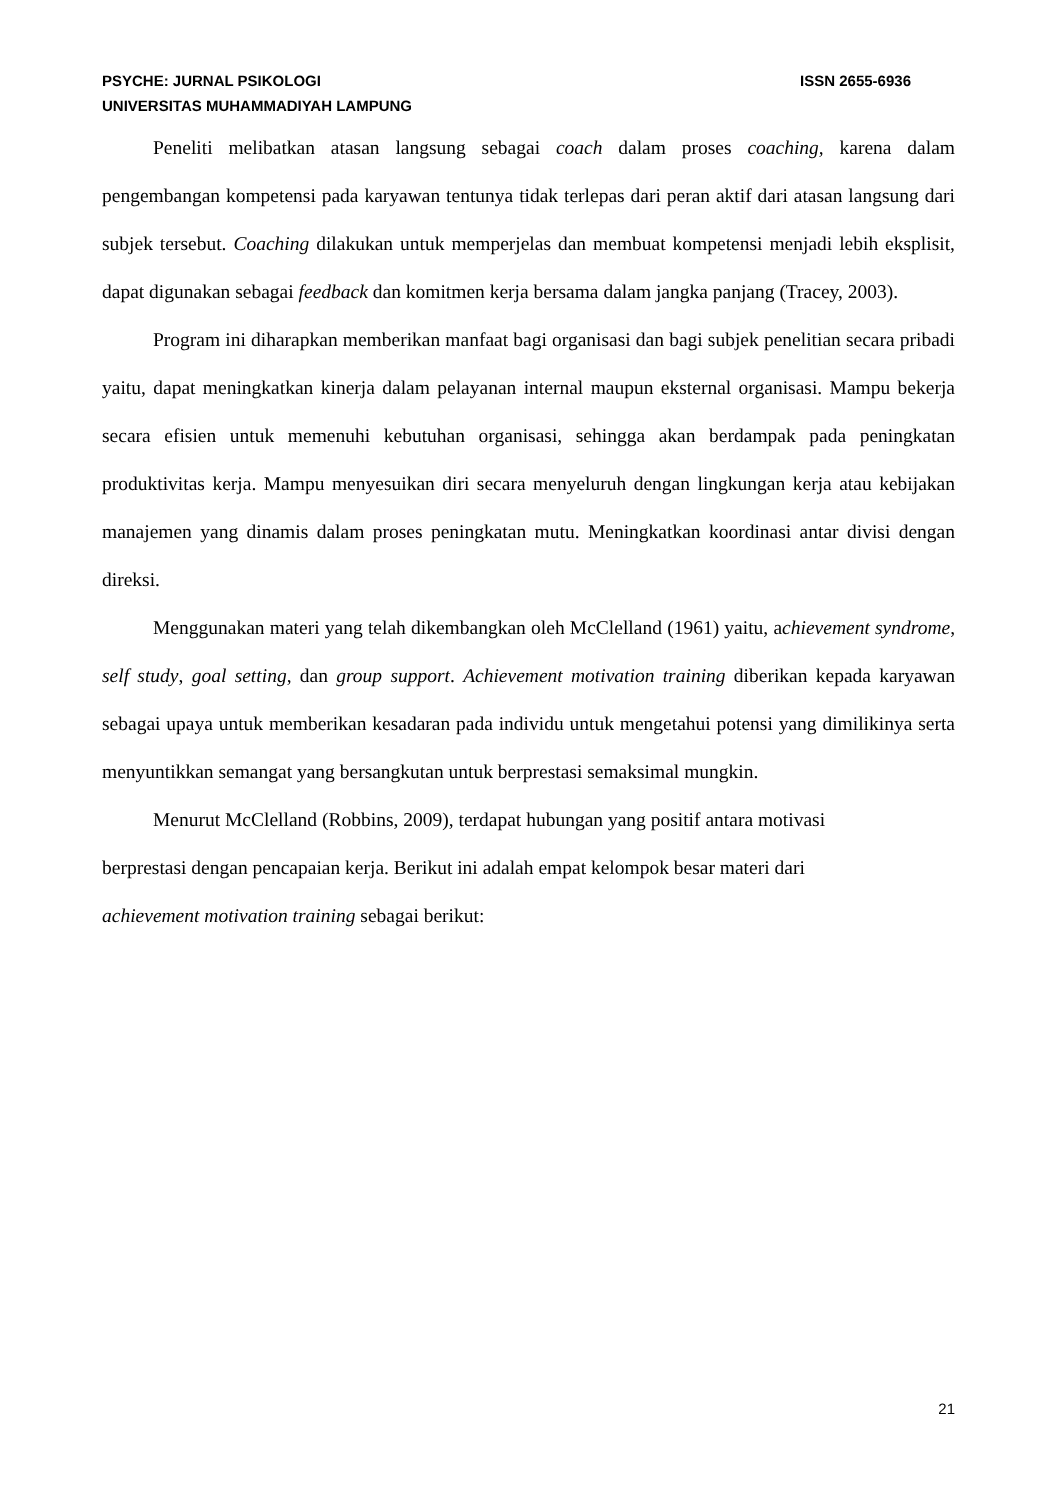PSYCHE: JURNAL PSIKOLOGI ISSN 2655-6936
UNIVERSITAS MUHAMMADIYAH LAMPUNG
Peneliti melibatkan atasan langsung sebagai coach dalam proses coaching, karena dalam pengembangan kompetensi pada karyawan tentunya tidak terlepas dari peran aktif dari atasan langsung dari subjek tersebut. Coaching dilakukan untuk memperjelas dan membuat kompetensi menjadi lebih eksplisit, dapat digunakan sebagai feedback dan komitmen kerja bersama dalam jangka panjang (Tracey, 2003).
Program ini diharapkan memberikan manfaat bagi organisasi dan bagi subjek penelitian secara pribadi yaitu, dapat meningkatkan kinerja dalam pelayanan internal maupun eksternal organisasi. Mampu bekerja secara efisien untuk memenuhi kebutuhan organisasi, sehingga akan berdampak pada peningkatan produktivitas kerja. Mampu menyesuikan diri secara menyeluruh dengan lingkungan kerja atau kebijakan manajemen yang dinamis dalam proses peningkatan mutu. Meningkatkan koordinasi antar divisi dengan direksi.
Menggunakan materi yang telah dikembangkan oleh McClelland (1961) yaitu, achievement syndrome, self study, goal setting, dan group support. Achievement motivation training diberikan kepada karyawan sebagai upaya untuk memberikan kesadaran pada individu untuk mengetahui potensi yang dimilikinya serta menyuntikkan semangat yang bersangkutan untuk berprestasi semaksimal mungkin.
Menurut McClelland (Robbins, 2009), terdapat hubungan yang positif antara motivasi
berprestasi dengan pencapaian kerja. Berikut ini adalah empat kelompok besar materi dari
achievement motivation training sebagai berikut:
21